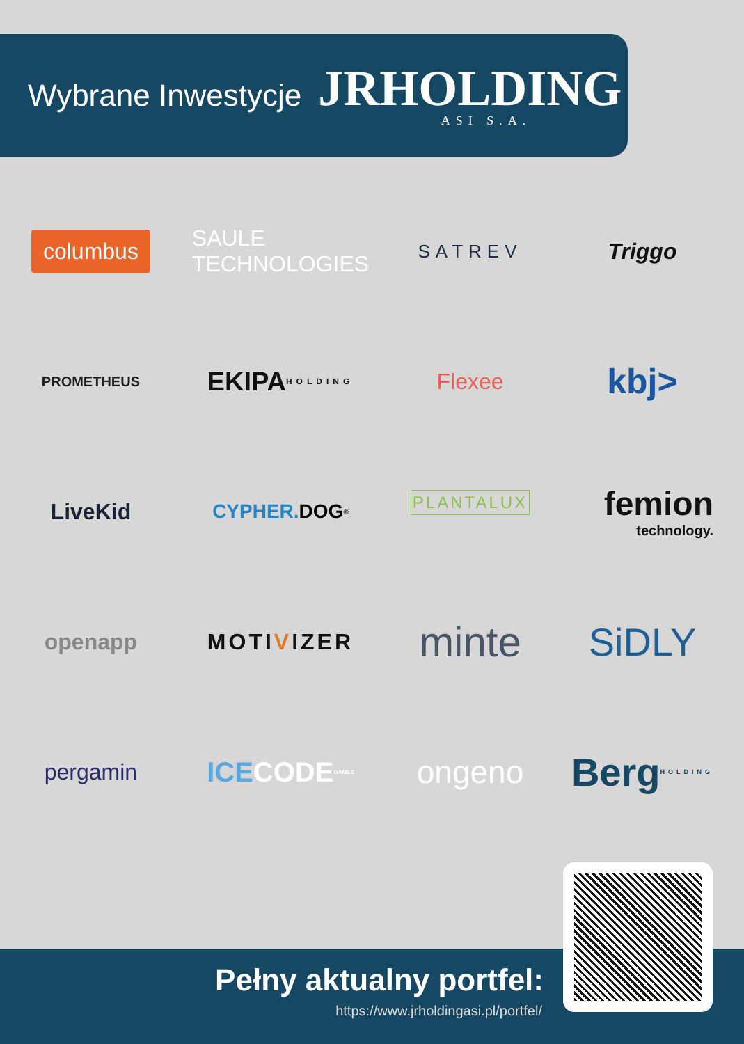Wybrane Inwestycje
JRHOLDING
ASI S.A.
columbus
SAULE TECHNOLOGIES
SATREV
Triggo
PROMETHEUS
EKIPA HOLDING
Flexee
kbj>
LiveKid
CYPHER. DOG<sup>®</sup>
PLANTALUX
femion
technology.
openapp
MOTI V IZER
minte
SiDLY
pergamin
ICE CODE GAMES
ongeno
Berg HOLDING
Pełny aktualny portfel:
https://www.jrholdingasi.pl/portfel/